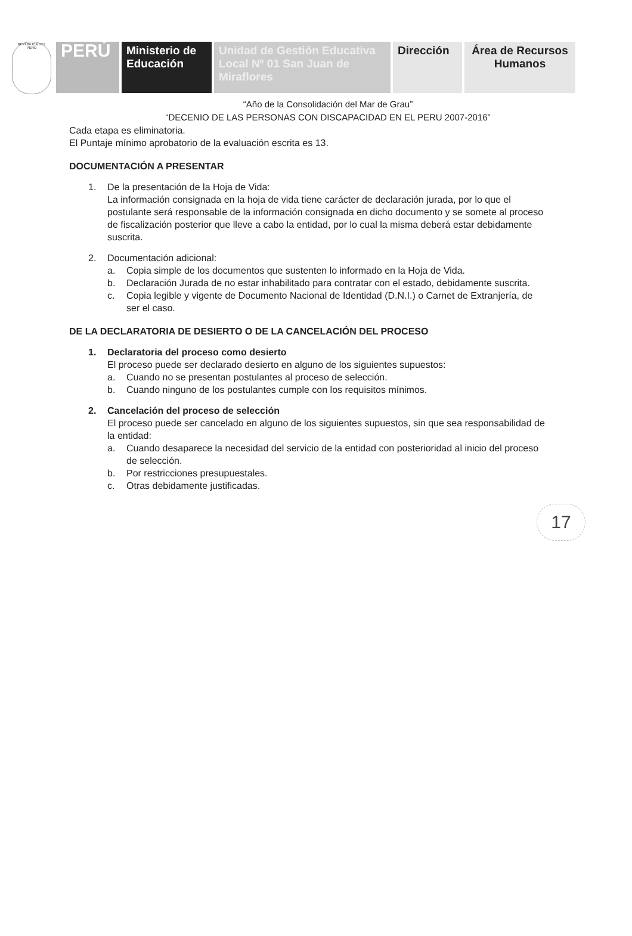REPÚBLICA DEL PERÚ
PERÚ
Ministerio de Educación
Unidad de Gestión Educativa Local Nº 01 San Juan de Miraflores
Dirección
Área de Recursos Humanos
“Año de la Consolidación del Mar de Grau”
“DECENIO DE LAS PERSONAS CON DISCAPACIDAD EN EL PERU 2007-2016”
Cada etapa es eliminatoria.
El Puntaje mínimo aprobatorio de la evaluación escrita es 13.
DOCUMENTACIÓN A PRESENTAR
1. De la presentación de la Hoja de Vida:
La información consignada en la hoja de vida tiene carácter de declaración jurada, por lo que el postulante será responsable de la información consignada en dicho documento y se somete al proceso de fiscalización posterior que lleve a cabo la entidad, por lo cual la misma deberá estar debidamente suscrita.
2. Documentación adicional:
a. Copia simple de los documentos que sustenten lo informado en la Hoja de Vida.
b. Declaración Jurada de no estar inhabilitado para contratar con el estado, debidamente suscrita.
c. Copia legible y vigente de Documento Nacional de Identidad (D.N.I.) o Carnet de Extranjería, de ser el caso.
DE LA DECLARATORIA DE DESIERTO O DE LA CANCELACIÓN DEL PROCESO
1. Declaratoria del proceso como desierto
El proceso puede ser declarado desierto en alguno de los siguientes supuestos:
a. Cuando no se presentan postulantes al proceso de selección.
b. Cuando ninguno de los postulantes cumple con los requisitos mínimos.
2. Cancelación del proceso de selección
El proceso puede ser cancelado en alguno de los siguientes supuestos, sin que sea responsabilidad de la entidad:
a. Cuando desaparece la necesidad del servicio de la entidad con posterioridad al inicio del proceso de selección.
b. Por restricciones presupuestales.
c. Otras debidamente justificadas.
17